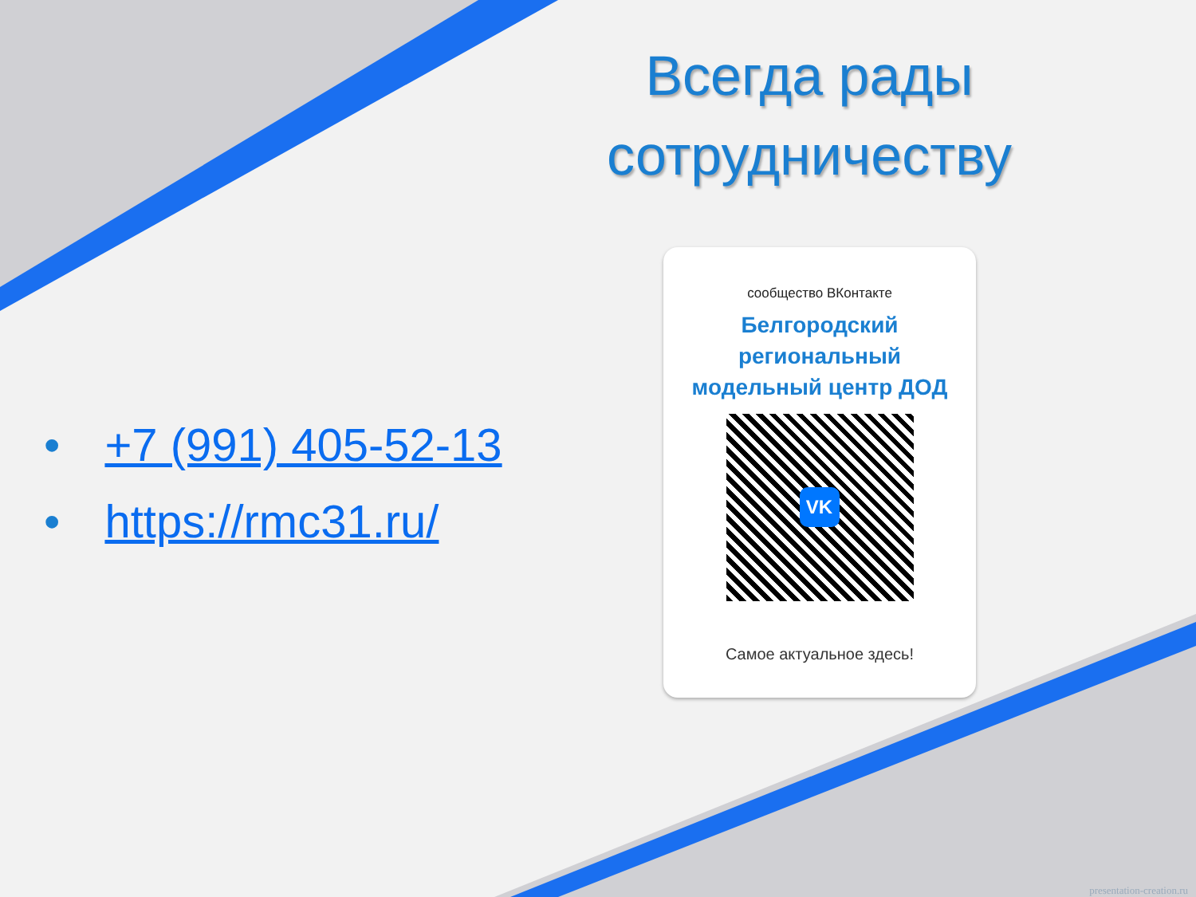Всегда рады сотрудничеству
• +7 (991) 405-52-13
• https://rmc31.ru/
сообщество ВКонтакте
Белгородский
региональный
модельный центр ДОД
VK
Самое актуальное здесь!
presentation-creation.ru